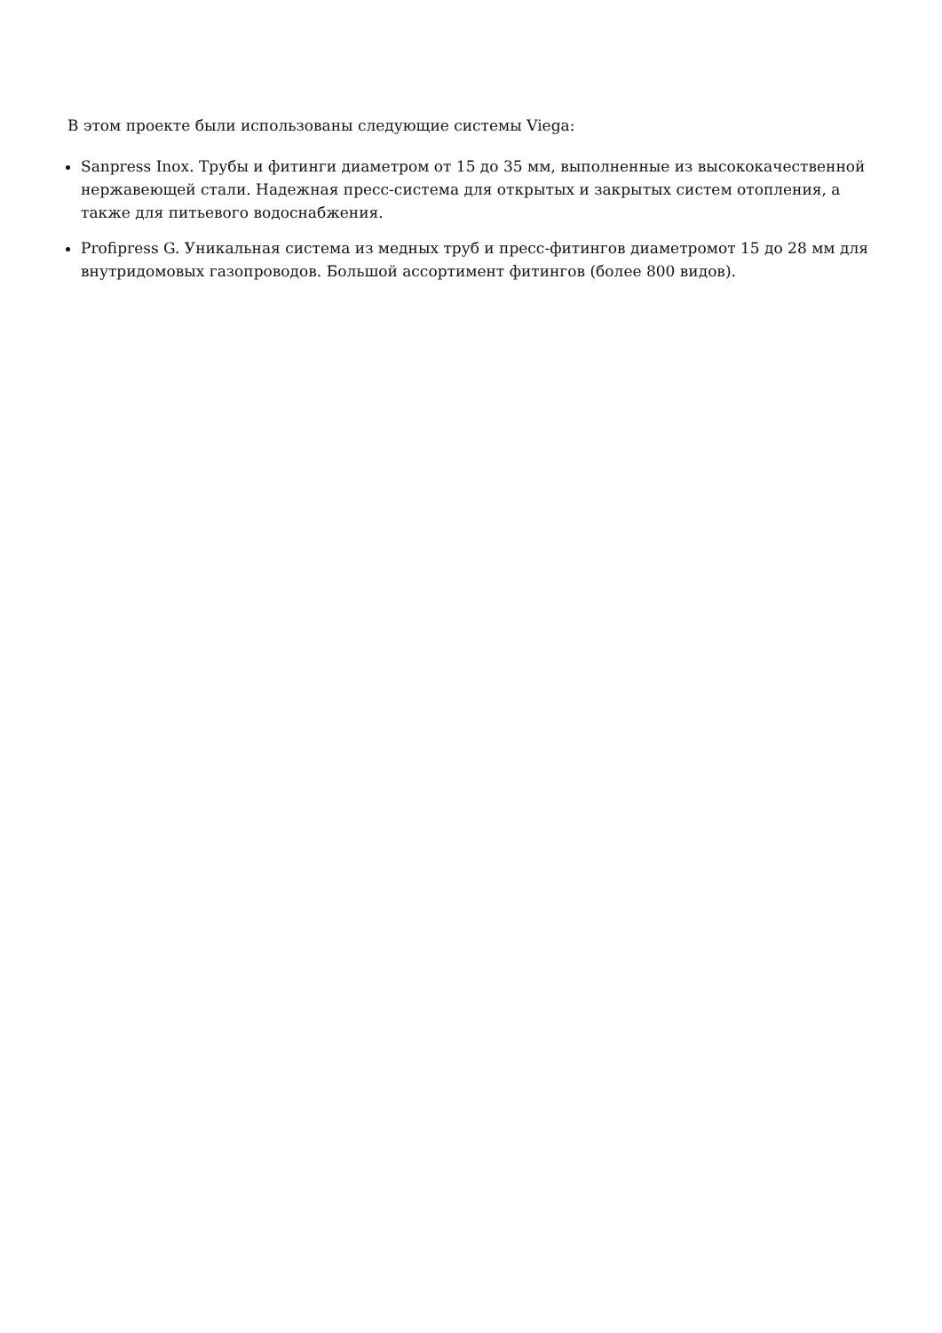В этом проекте были использованы следующие системы Viega:
Sanpress Inox. Трубы и фитинги диаметром от 15 до 35 мм, выполненные из высококачественной нержавеющей стали. Надежная пресс-система для открытых и закрытых систем отопления, а также для питьевого водоснабжения.
Profipress G. Уникальная система из медных труб и пресс-фитингов диаметромот 15 до 28 мм для внутридомовых газопроводов. Большой ассортимент фитингов (более 800 видов).